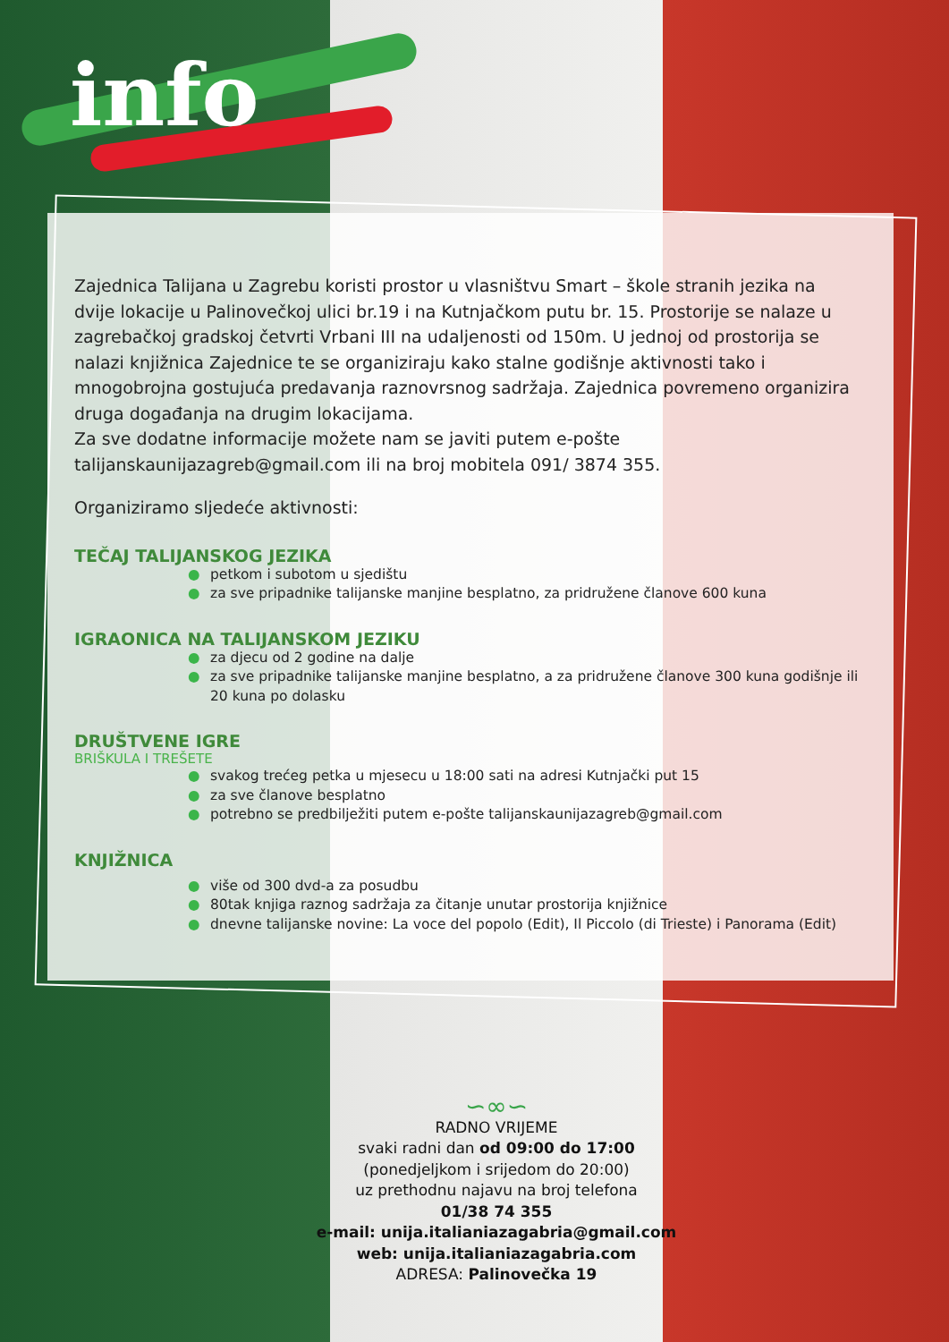info
Zajednica Talijana u Zagrebu koristi prostor u vlasništvu Smart – škole stranih jezika na dvije lokacije u Palinovečkoj ulici br.19 i na Kutnjačkom putu br. 15. Prostorije se nalaze u zagrebačkoj gradskoj četvrti Vrbani III na udaljenosti od 150m. U jednoj od prostorija se nalazi knjižnica Zajednice te se organiziraju kako stalne godišnje aktivnosti tako i mnogobrojna gostujuća predavanja raznovrsnog sadržaja. Zajednica povremeno organizira druga događanja na drugim lokacijama.
Za sve dodatne informacije možete nam se javiti putem e-pošte talijanskaunijazagreb@gmail.com ili na broj mobitela 091/ 3874 355.
Organiziramo sljedeće aktivnosti:
TEČAJ TALIJANSKOG JEZIKA
● petkom i subotom u sjedištu
● za sve pripadnike talijanske manjine besplatno, za pridružene članove 600 kuna
IGRAONICA NA TALIJANSKOM JEZIKU
● za djecu od 2 godine na dalje
● za sve pripadnike talijanske manjine besplatno, a za pridružene članove 300 kuna godišnje ili 20 kuna po dolasku
DRUŠTVENE IGRE
BRIŠKULA I TREŠETE
● svakog trećeg petka u mjesecu u 18:00 sati na adresi Kutnjački put 15
● za sve članove besplatno
● potrebno se predbilježiti putem e-pošte talijanskaunijazagreb@gmail.com
KNJIŽNICA
● više od 300 dvd-a za posudbu
● 80tak knjiga raznog sadržaja za čitanje unutar prostorija knjižnice
● dnevne talijanske novine: La voce del popolo (Edit), Il Piccolo (di Trieste) i Panorama (Edit)
∽∞∽
RADNO VRIJEME
svaki radni dan od 09:00 do 17:00
(ponedjeljkom i srijedom do 20:00)
uz prethodnu najavu na broj telefona
01/38 74 355
e-mail: unija.italianiazagabria@gmail.com
web: unija.italianiazagabria.com
ADRESA: Palinovečka 19